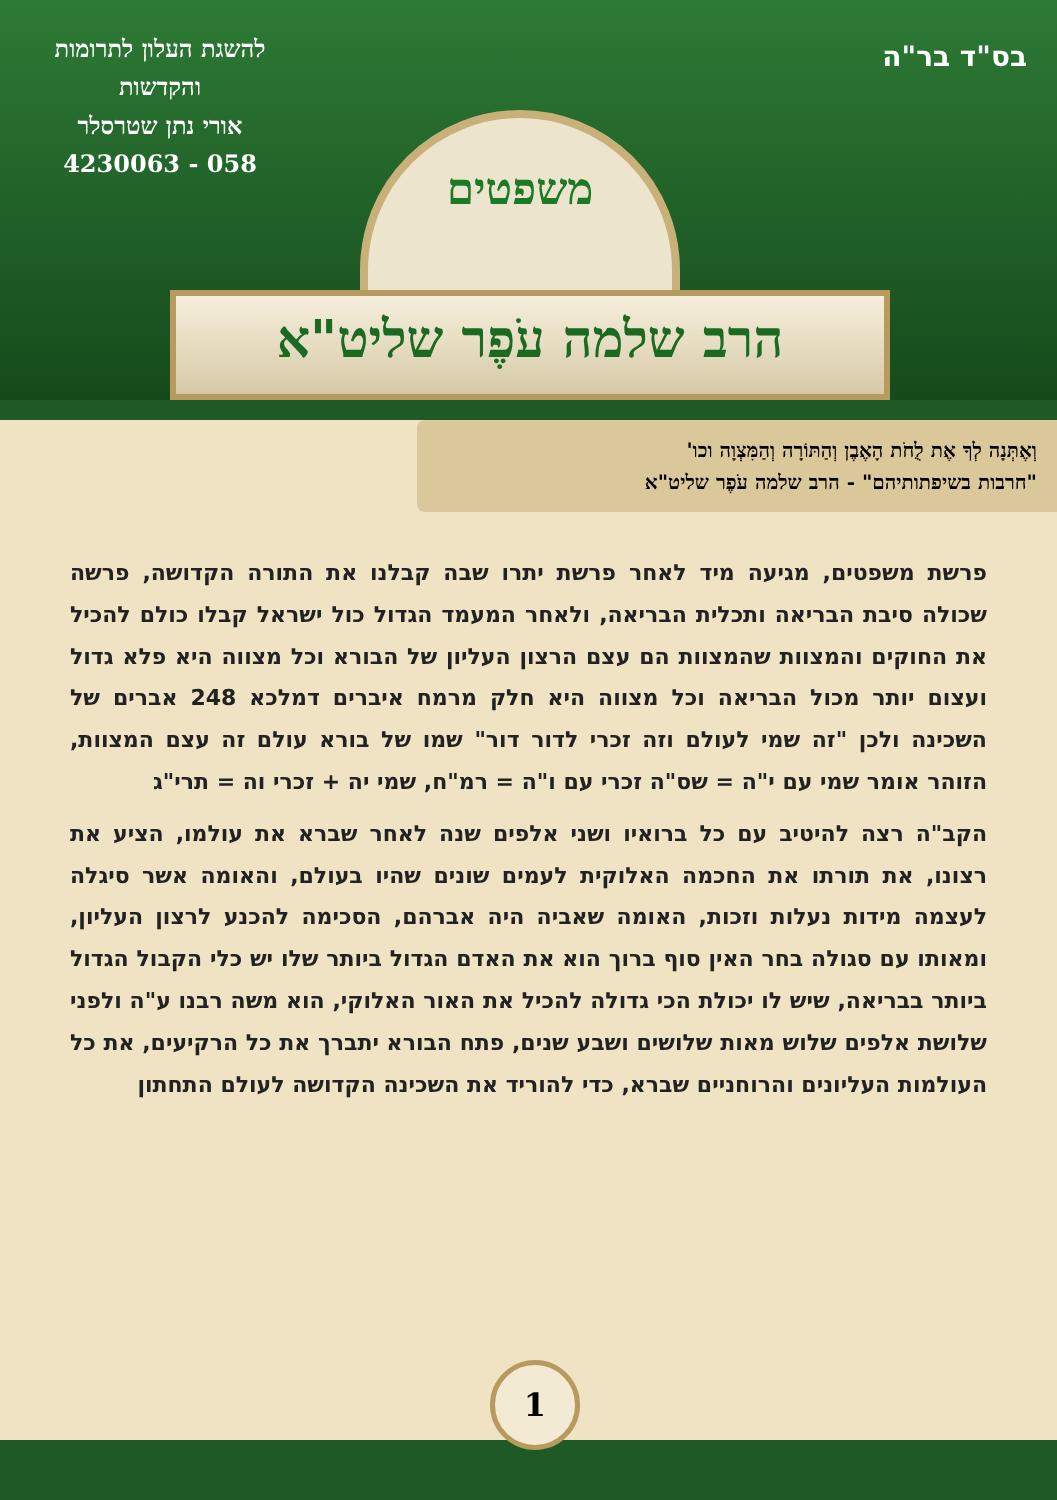בס"ד בר"ה
להשגת העלון לתרומות
והקדשות
אורי נתן שטרסלר
058 - 4230063
משפטים
הרב שלמה עֹפֶר שליט"א
וְאֶתְּנָה לְךָ אֶת לֻחֹת הָאֶבֶן וְהַתּוֹרָה וְהַמִּצְוָה וכו'
"חרבות בשיפתותיהם" - הרב שלמה עֹפֶר שליט"א
פרשת משפטים, מגיעה מיד לאחר פרשת יתרו שבה קבלנו את התורה הקדושה, פרשה שכולה סיבת הבריאה ותכלית הבריאה, ולאחר המעמד הגדול כול ישראל קבלו כולם להכיל את החוקים והמצוות שהמצוות הם עצם הרצון העליון של הבורא וכל מצווה היא פלא גדול ועצום יותר מכול הבריאה וכל מצווה היא חלק מרמח איברים דמלכא 248 אברים של השכינה ולכן "זה שמי לעולם וזה זכרי לדור דור" שמו של בורא עולם זה עצם המצוות, הזוהר אומר שמי עם י"ה = שס"ה זכרי עם ו"ה = רמ"ח, שמי יה + זכרי וה = תרי"ג
הקב"ה רצה להיטיב עם כל ברואיו ושני אלפים שנה לאחר שברא את עולמו, הציע את רצונו, את תורתו את החכמה האלוקית לעמים שונים שהיו בעולם, והאומה אשר סיגלה לעצמה מידות נעלות וזכות, האומה שאביה היה אברהם, הסכימה להכנע לרצון העליון, ומאותו עם סגולה בחר האין סוף ברוך הוא את האדם הגדול ביותר שלו יש כלי הקבול הגדול ביותר בבריאה, שיש לו יכולת הכי גדולה להכיל את האור האלוקי, הוא משה רבנו ע"ה ולפני שלושת אלפים שלוש מאות שלושים ושבע שנים, פתח הבורא יתברך את כל הרקיעים, את כל העולמות העליונים והרוחניים שברא, כדי להוריד את השכינה הקדושה לעולם התחתון
1